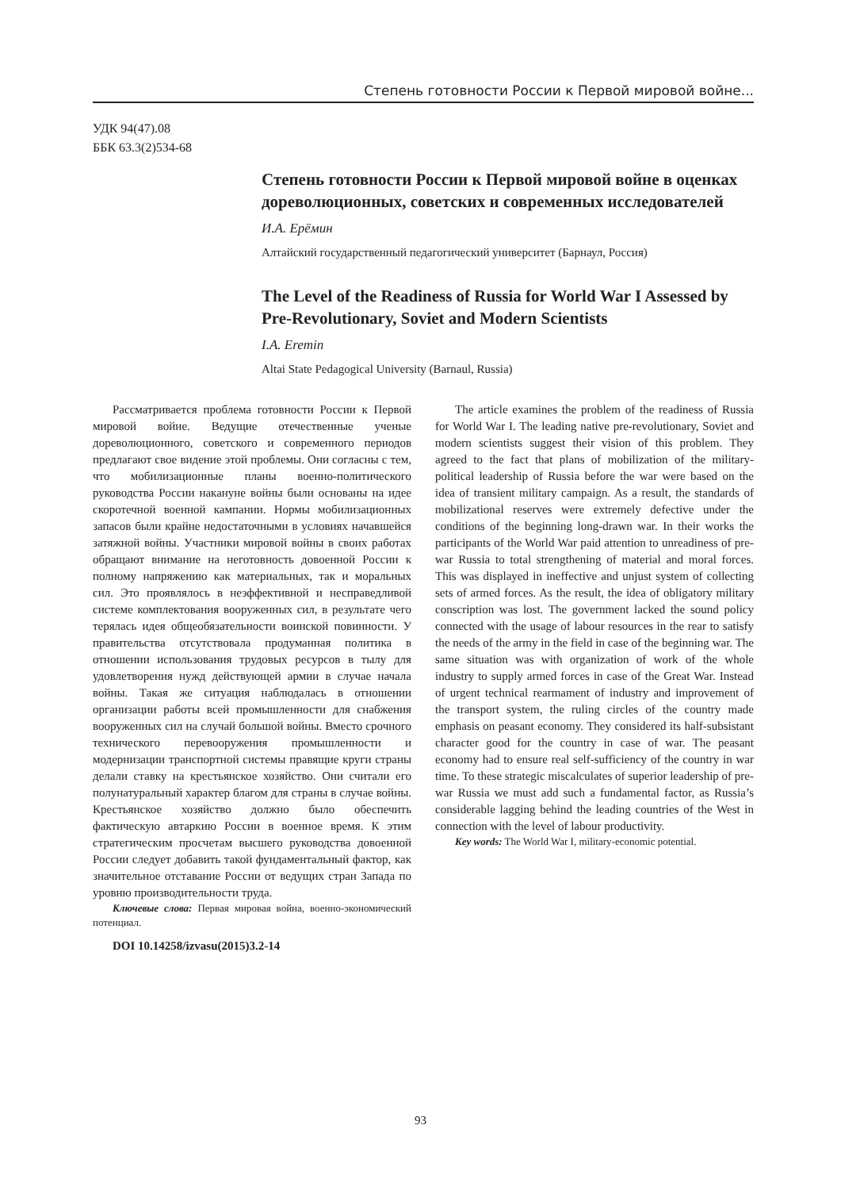Степень готовности России к Первой мировой войне...
УДК 94(47).08
ББК 63.3(2)534-68
Степень готовности России к Первой мировой войне в оценках дореволюционных, советских и современных исследователей
И.А. Ерёмин
Алтайский государственный педагогический университет (Барнаул, Россия)
The Level of the Readiness of Russia for World War I Assessed by Pre-Revolutionary, Soviet and Modern Scientists
I.A. Eremin
Altai State Pedagogical University (Barnaul, Russia)
Рассматривается проблема готовности России к Первой мировой войне. Ведущие отечественные ученые дореволюционного, советского и современного периодов предлагают свое видение этой проблемы. Они согласны с тем, что мобилизационные планы военно-политического руководства России накануне войны были основаны на идее скоротечной военной кампании. Нормы мобилизационных запасов были крайне недостаточными в условиях начавшейся затяжной войны. Участники мировой войны в своих работах обращают внимание на неготовность довоенной России к полному напряжению как материальных, так и моральных сил. Это проявлялось в неэффективной и несправедливой системе комплектования вооруженных сил, в результате чего терялась идея общеобязательности воинской повинности. У правительства отсутствовала продуманная политика в отношении использования трудовых ресурсов в тылу для удовлетворения нужд действующей армии в случае начала войны. Такая же ситуация наблюдалась в отношении организации работы всей промышленности для снабжения вооруженных сил на случай большой войны. Вместо срочного технического перевооружения промышленности и модернизации транспортной системы правящие круги страны делали ставку на крестьянское хозяйство. Они считали его полунатуральный характер благом для страны в случае войны. Крестьянское хозяйство должно было обеспечить фактическую автаркию России в военное время. К этим стратегическим просчетам высшего руководства довоенной России следует добавить такой фундаментальный фактор, как значительное отставание России от ведущих стран Запада по уровню производительности труда.
Ключевые слова: Первая мировая война, военно-экономический потенциал.
DOI 10.14258/izvasu(2015)3.2-14
The article examines the problem of the readiness of Russia for World War I. The leading native pre-revolutionary, Soviet and modern scientists suggest their vision of this problem. They agreed to the fact that plans of mobilization of the military-political leadership of Russia before the war were based on the idea of transient military campaign. As a result, the standards of mobilizational reserves were extremely defective under the conditions of the beginning long-drawn war. In their works the participants of the World War paid attention to unreadiness of pre-war Russia to total strengthening of material and moral forces. This was displayed in ineffective and unjust system of collecting sets of armed forces. As the result, the idea of obligatory military conscription was lost. The government lacked the sound policy connected with the usage of labour resources in the rear to satisfy the needs of the army in the field in case of the beginning war. The same situation was with organization of work of the whole industry to supply armed forces in case of the Great War. Instead of urgent technical rearmament of industry and improvement of the transport system, the ruling circles of the country made emphasis on peasant economy. They considered its half-subsistant character good for the country in case of war. The peasant economy had to ensure real self-sufficiency of the country in war time. To these strategic miscalculates of superior leadership of pre-war Russia we must add such a fundamental factor, as Russia’s considerable lagging behind the leading countries of the West in connection with the level of labour productivity.
Key words: The World War I, military-economic potential.
93